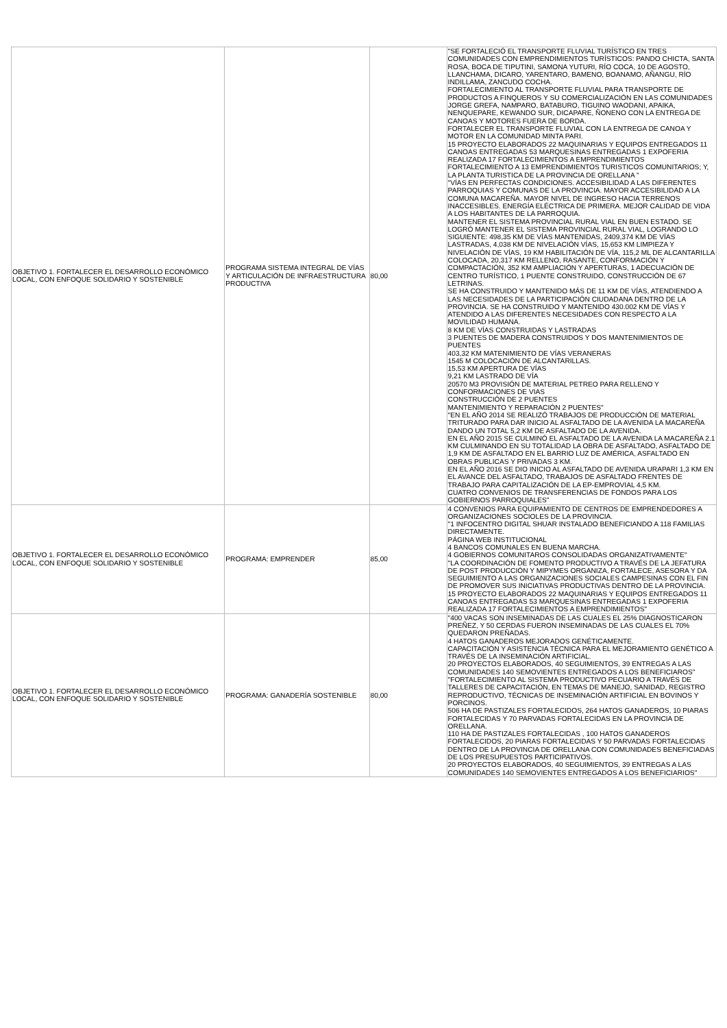| OBJETIVO 1. FORTALECER EL DESARROLLO ECONÓMICO LOCAL, CON ENFOQUE SOLIDARIO Y SOSTENIBLE | PROGRAMA SISTEMA INTEGRAL DE VÍAS Y ARTICULACIÓN DE INFRAESTRUCTURA PRODUCTIVA | 80,00 | "SE FORTALECIÓ EL TRANSPORTE FLUVIAL TURÍSTICO EN TRES COMUNIDADES CON EMPRENDIMIENTOS TURÍSTICOS: PANDO CHICTA, SANTA ROSA, BOCA DE TIPUTINI, SAMONA YUTURI, RÍO COCA, 10 DE AGOSTO, LLANCHAMA, DICARO, YARENTARO, BAMENO, BOANAMO, AÑANGU, RÍO INDILLAMA, ZANCUDO COCHA. FORTALECIMIENTO AL TRANSPORTE FLUVIAL PARA TRANSPORTE DE PRODUCTOS A FINQUEROS Y SU COMERCIALIZACIÓN EN LAS COMUNIDADES JORGE GREFA, NAMPARO, BATABURO, TIGUINO WAODANI, APAIKA, NENQUEPARE, KEWANDO SUR, DICAPARE, ÑONENO CON LA ENTREGA DE CANOAS Y MOTORES FUERA DE BORDA. FORTALECER EL TRANSPORTE FLUVIAL CON LA ENTREGA DE CANOA Y MOTOR EN LA COMUNIDAD MINTA PARI. 15 PROYECTO ELABORADOS 22 MAQUINARIAS Y EQUIPOS ENTREGADOS 11 CANOAS ENTREGADAS 53 MARQUESINAS ENTREGADAS 1 EXPOFERIA REALIZADA 17 FORTALECIMIENTOS A EMPRENDIMIENTOS FORTALECIMIENTO A 13 EMPRENDIMIENTOS TURISTICOS COMUNITARIOS; Y, LA PLANTA TURISTICA DE LA PROVINCIA DE ORELLANA " "VÍAS EN PERFECTAS CONDICIONES. ACCESIBILIDAD A LAS DIFERENTES PARROQUIAS Y COMUNAS DE LA PROVINCIA. MAYOR ACCESIBILIDAD A LA COMUNA MACAREÑA. MAYOR NIVEL DE INGRESO HACIA TERRENOS INACCESIBLES. ENERGÍA ELÉCTRICA DE PRIMERA. MEJOR CALIDAD DE VIDA A LOS HABITANTES DE LA PARROQUIA. MANTENER EL SISTEMA PROVINCIAL RURAL VIAL EN BUEN ESTADO. SE LOGRÓ MANTENER EL SISTEMA PROVINCIAL RURAL VIAL, LOGRANDO LO SIGUIENTE: 498,35 KM DE VÍAS MANTENIDAS, 2409,374 KM DE VÍAS LASTRADAS, 4,038 KM DE NIVELACIÓN VÍAS, 15,653 KM LIMPIEZA Y NIVELACIÓN DE VÍAS, 19 KM HABILITACIÓN DE VÍA, 115,2 ML DE ALCANTARILLA COLOCADA, 20,317 KM RELLENO, RASANTE, CONFORMACIÓN Y COMPACTACIÓN, 352 KM AMPLIACIÓN Y APERTURAS, 1 ADECUACIÓN DE CENTRO TURÍSTICO, 1 PUENTE CONSTRUIDO, CONSTRUCCIÓN DE 67 LETRINAS. SE HA CONSTRUIDO Y MANTENIDO MÁS DE 11 KM DE VÍAS, ATENDIENDO A LAS NECESIDADES DE LA PARTICIPACIÓN CIUDADANA DENTRO DE LA PROVINCIA. SE HA CONSTRUIDO Y MANTENIDO 430.002 KM DE VÍAS Y ATENDIDO A LAS DIFERENTES NECESIDADES CON RESPECTO A LA MOVILIDAD HUMANA. 8 KM DE VÍAS CONSTRUIDAS Y LASTRADAS 3 PUENTES DE MADERA CONSTRUIDOS Y DOS MANTENIMIENTOS DE PUENTES 403,32 KM MATENIMIENTO DE VÍAS VERANERAS 1545 M COLOCACIÓN DE ALCANTARILLAS. 15,53 KM APERTURA DE VÍAS 9,21 KM LASTRADO DE VÍA 20570 M3 PROVISIÓN DE MATERIAL PETREO PARA RELLENO Y CONFORMACIONES DE VIAS CONSTRUCCIÓN DE 2 PUENTES MANTENIMIENTO Y REPARACIÓN 2 PUENTES" "EN EL AÑO 2014 SE REALIZÓ TRABAJOS DE PRODUCCIÓN DE MATERIAL TRITURADO PARA DAR INICIO AL ASFALTADO DE LA AVENIDA LA MACAREÑA DANDO UN TOTAL 5,2 KM DE ASFALTADO DE LA AVENIDA. EN EL AÑO 2015 SE CULMINÓ EL ASFALTADO DE LA AVENIDA LA MACAREÑA 2.1 KM CULMINANDO EN SU TOTALIDAD LA OBRA DE ASFALTADO, ASFALTADO DE 1,9 KM DE ASFALTADO EN EL BARRIO LUZ DE AMÉRICA, ASFALTADO EN OBRAS PUBLICAS Y PRIVADAS 3 KM. EN EL AÑO 2016 SE DIO INICIO AL ASFALTADO DE AVENIDA URAPARI 1,3 KM EN EL AVANCE DEL ASFALTADO, TRABAJOS DE ASFALTADO FRENTES DE TRABAJO PARA CAPITALIZACIÓN DE LA EP-EMPROVIAL 4,5 KM. CUATRO CONVENIOS DE TRANSFERENCIAS DE FONDOS PARA LOS GOBIERNOS PARROQUIALES" |
| OBJETIVO 1. FORTALECER EL DESARROLLO ECONÓMICO LOCAL, CON ENFOQUE SOLIDARIO Y SOSTENIBLE | PROGRAMA: EMPRENDER | 85,00 | 4 CONVENIOS PARA EQUIPAMIENTO DE CENTROS DE EMPRENDEDORES A ORGANIZACIONES SOCIOLES DE LA PROVINCIA. "1 INFOCENTRO DIGITAL SHUAR INSTALADO BENEFICIANDO A 118 FAMILIAS DIRECTAMENTE. PÁGINA WEB INSTITUCIONAL 4 BANCOS COMUNALES EN BUENA MARCHA. 4 GOBIERNOS COMUNITAROS CONSOLIDADAS ORGANIZATIVAMENTE" "LA COORDINACIÓN DE FOMENTO PRODUCTIVO A TRAVÉS DE LA JEFATURA DE POST PRODUCCIÓN Y MIPYMES ORGANIZA, FORTALECE, ASESORA Y DA SEGUIMIENTO A LAS ORGANIZACIONES SOCIALES CAMPESINAS CON EL FIN DE PROMOVER SUS INICIATIVAS PRODUCTIVAS DENTRO DE LA PROVINCIA. 15 PROYECTO ELABORADOS 22 MAQUINARIAS Y EQUIPOS ENTREGADOS 11 CANOAS ENTREGADAS 53 MARQUESINAS ENTREGADAS 1 EXPOFERIA REALIZADA 17 FORTALECIMIENTOS A EMPRENDIMIENTOS" |
| OBJETIVO 1. FORTALECER EL DESARROLLO ECONÓMICO LOCAL, CON ENFOQUE SOLIDARIO Y SOSTENIBLE | PROGRAMA: GANADERÍA SOSTENIBLE | 80,00 | "400 VACAS SON INSEMINADAS DE LAS CUALES EL 25% DIAGNOSTICARON PREÑEZ, Y 50 CERDAS FUERON INSEMINADAS DE LAS CUALES EL 70% QUEDARON PREÑADAS. 4 HATOS GANADEROS MEJORADOS GENÉTICAMENTE. CAPACITACIÓN Y ASISTENCIA TÉCNICA PARA EL MEJORAMIENTO GENÉTICO A TRAVÉS DE LA INSEMINACIÓN ARTIFICIAL. 20 PROYECTOS ELABORADOS, 40 SEGUIMIENTOS, 39 ENTREGAS A LAS COMUNIDADES 140 SEMOVIENTES ENTREGADOS A LOS BENEFICIAROS" "FORTALECIMIENTO AL SISTEMA PRODUCTIVO PECUARIO A TRAVÉS DE TALLERES DE CAPACITACIÓN, EN TEMAS DE MANEJO, SANIDAD, REGISTRO REPRODUCTIVO, TÉCNICAS DE INSEMINACIÓN ARTIFICIAL EN BOVINOS Y PORCINOS. 506 HA DE PASTIZALES FORTALECIDOS, 264 HATOS GANADEROS, 10 PIARAS FORTALECIDAS Y 70 PARVADAS FORTALECIDAS EN LA PROVINCIA DE ORELLANA. 110 HA DE PASTIZALES FORTALECIDAS , 100 HATOS GANADEROS FORTALECIDOS, 20 PIARAS FORTALECIDAS Y 50 PARVADAS FORTALECIDAS DENTRO DE LA PROVINCIA DE ORELLANA CON COMUNIDADES BENEFICIADAS DE LOS PRESUPUESTOS PARTICIPATIVOS. 20 PROYECTOS ELABORADOS, 40 SEGUIMIENTOS, 39 ENTREGAS A LAS COMUNIDADES 140 SEMOVIENTES ENTREGADOS A LOS BENEFICIARIOS" |